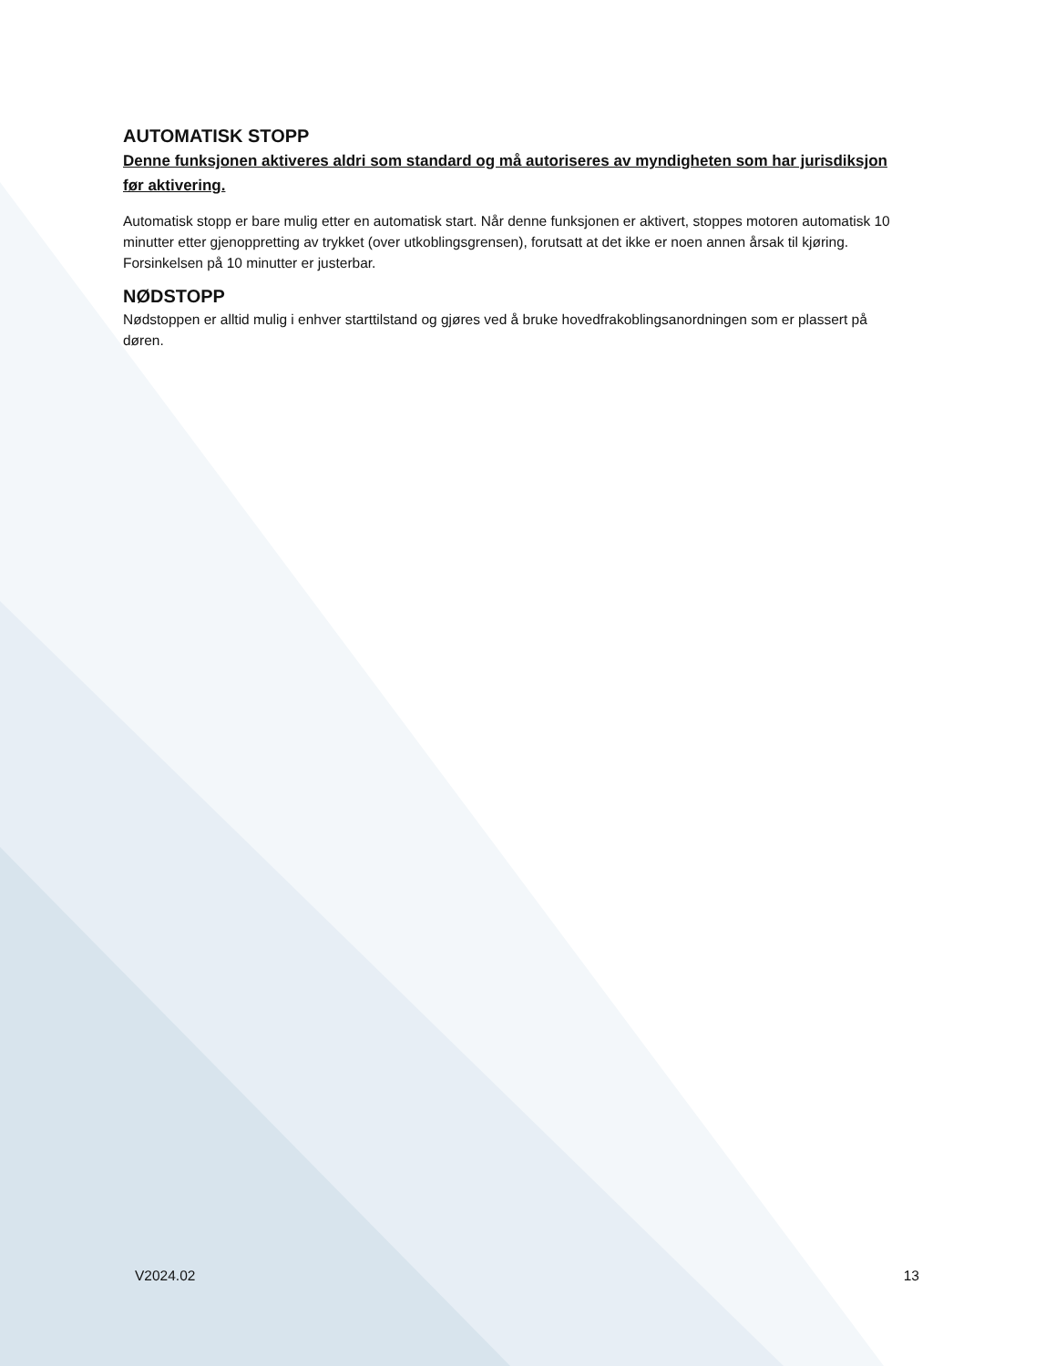AUTOMATISK STOPP
Denne funksjonen aktiveres aldri som standard og må autoriseres av myndigheten som har jurisdiksjon før aktivering.
Automatisk stopp er bare mulig etter en automatisk start. Når denne funksjonen er aktivert, stoppes motoren automatisk 10 minutter etter gjenoppretting av trykket (over utkoblingsgrensen), forutsatt at det ikke er noen annen årsak til kjøring. Forsinkelsen på 10 minutter er justerbar.
NØDSTOPP
Nødstoppen er alltid mulig i enhver starttilstand og gjøres ved å bruke hovedfrakoblingsanordningen som er plassert på døren.
V2024.02 13